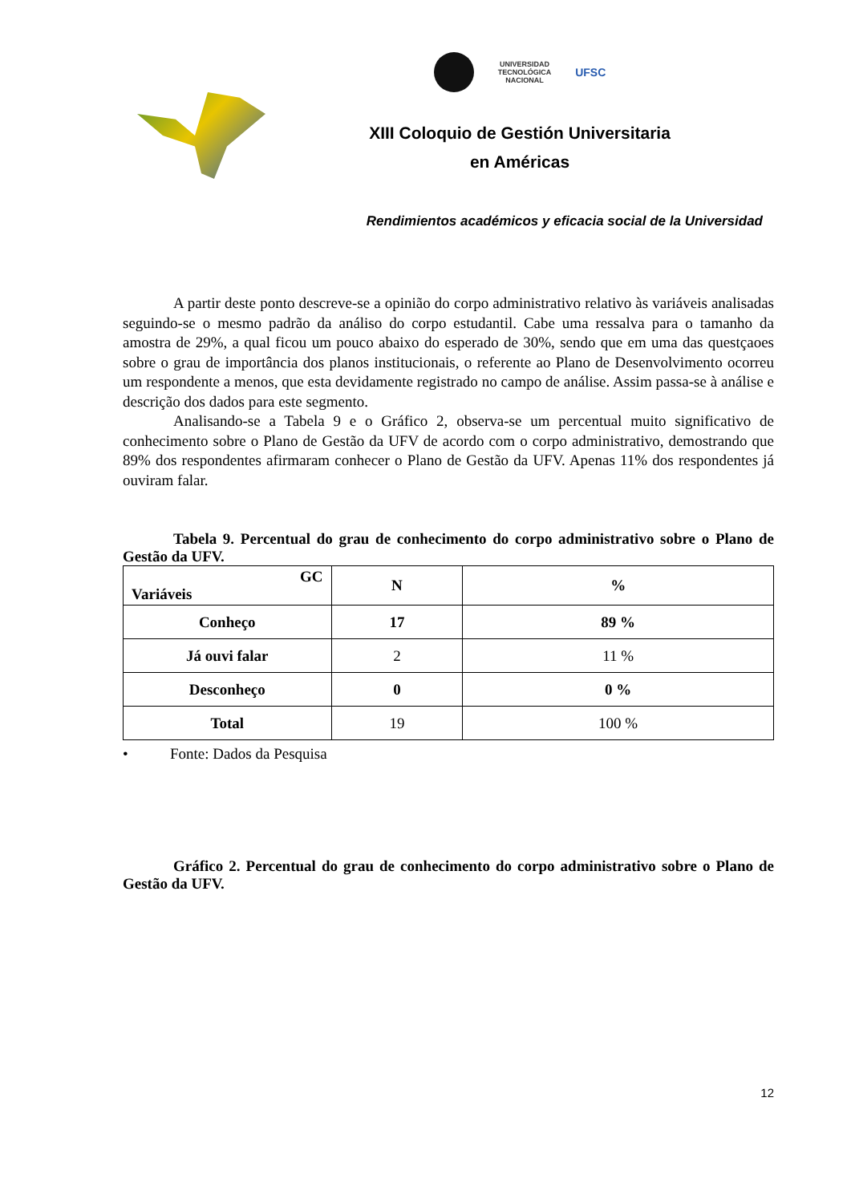UNIVERSIDAD
TECNOLÓGICA
NACIONAL
UFSC
XIII Coloquio de Gestión Universitaria
en Américas
Rendimientos académicos y eficacia social de la Universidad
A partir deste ponto descreve-se a opinião do corpo administrativo relativo às variáveis analisadas seguindo-se o mesmo padrão da análiso do corpo estudantil. Cabe uma ressalva para o tamanho da amostra de 29%, a qual ficou um pouco abaixo do esperado de 30%, sendo que em uma das questçaoes sobre o grau de importância dos planos institucionais, o referente ao Plano de Desenvolvimento ocorreu um respondente a menos, que esta devidamente registrado no campo de análise. Assim passa-se à análise e descrição dos dados para este segmento.
Analisando-se a Tabela 9 e o Gráfico 2, observa-se um percentual muito significativo de conhecimento sobre o Plano de Gestão da UFV de acordo com o corpo administrativo, demostrando que 89% dos respondentes afirmaram conhecer o Plano de Gestão da UFV. Apenas 11% dos respondentes já ouviram falar.
Tabela 9. Percentual do grau de conhecimento do corpo administrativo sobre o Plano de Gestão da UFV.
| GC Variáveis | N | % |
| --- | --- | --- |
| Conheço | 17 | 89 % |
| Já ouvi falar | 2 | 11 % |
| Desconheço | 0 | 0 % |
| Total | 19 | 100 % |
• Fonte: Dados da Pesquisa
Gráfico 2. Percentual do grau de conhecimento do corpo administrativo sobre o Plano de Gestão da UFV.
12